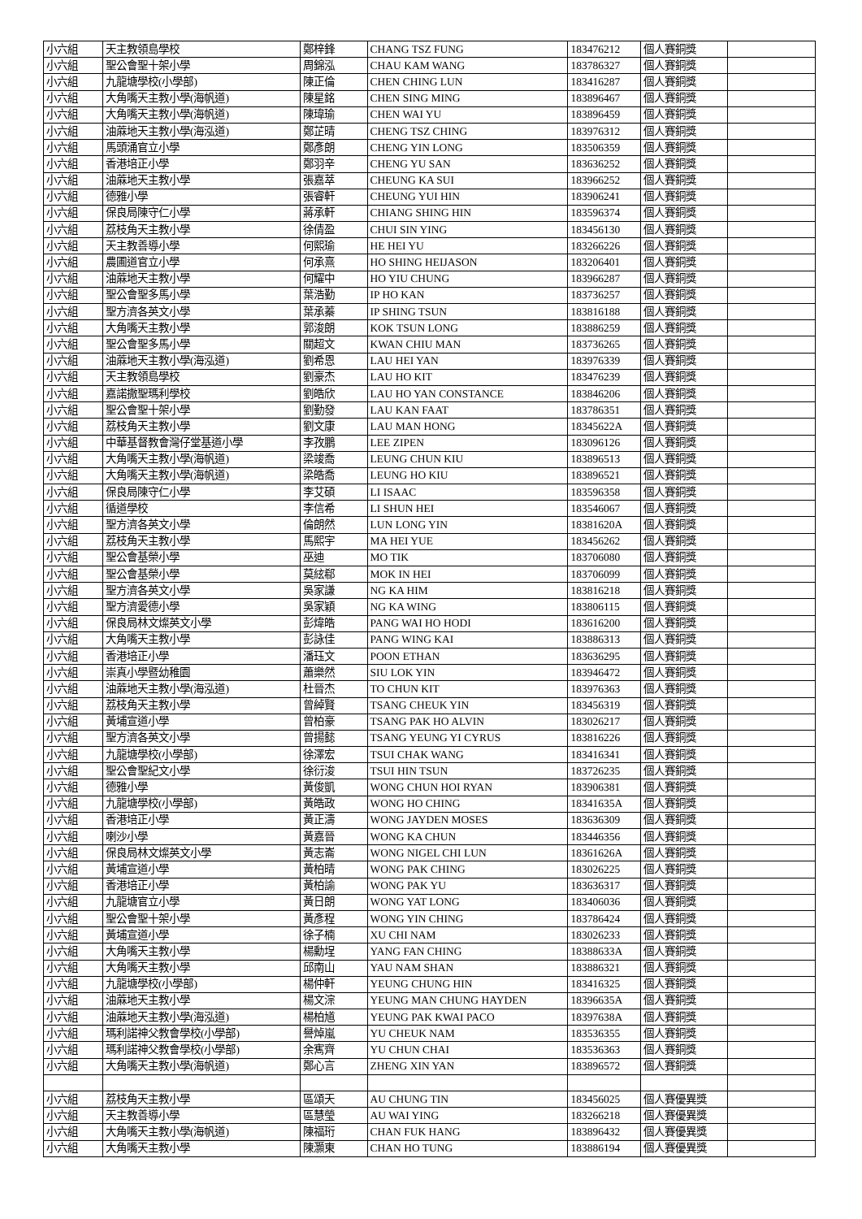| 小六組 | 天主教領島學校 | 鄭梓鋒 | CHANG TSZ FUNG | 183476212 | 個人賽銅獎 | |
| 小六組 | 聖公會聖十架小學 | 周錦泓 | CHAU KAM WANG | 183786327 | 個人賽銅獎 | |
| 小六組 | 九龍塘學校(小學部) | 陳正倫 | CHEN CHING LUN | 183416287 | 個人賽銅獎 | |
| 小六組 | 大角嘴天主教小學(海帆道) | 陳星銘 | CHEN SING MING | 183896467 | 個人賽銅獎 | |
| 小六組 | 大角嘴天主教小學(海帆道) | 陳瑋瑜 | CHEN WAI YU | 183896459 | 個人賽銅獎 | |
| 小六組 | 油蔴地天主教小學(海泓道) | 鄭芷晴 | CHENG TSZ CHING | 183976312 | 個人賽銅獎 | |
| 小六組 | 馬頭涌官立小學 | 鄭彥朗 | CHENG YIN LONG | 183506359 | 個人賽銅獎 | |
| 小六組 | 香港培正小學 | 鄭羽辛 | CHENG YU SAN | 183636252 | 個人賽銅獎 | |
| 小六組 | 油蔴地天主教小學 | 張嘉萃 | CHEUNG KA SUI | 183966252 | 個人賽銅獎 | |
| 小六組 | 德雅小學 | 張睿軒 | CHEUNG YUI HIN | 183906241 | 個人賽銅獎 | |
| 小六組 | 保良局陳守仁小學 | 蔣承軒 | CHIANG SHING HIN | 183596374 | 個人賽銅獎 | |
| 小六組 | 荔枝角天主教小學 | 徐倩盈 | CHUI SIN YING | 183456130 | 個人賽銅獎 | |
| 小六組 | 天主教善導小學 | 何熙瑜 | HE HEI YU | 183266226 | 個人賽銅獎 | |
| 小六組 | 農圃道官立小學 | 何承熹 | HO SHING HEIJASON | 183206401 | 個人賽銅獎 | |
| 小六組 | 油蔴地天主教小學 | 何耀中 | HO YIU CHUNG | 183966287 | 個人賽銅獎 | |
| 小六組 | 聖公會聖多馬小學 | 葉浩勤 | IP HO KAN | 183736257 | 個人賽銅獎 | |
| 小六組 | 聖方濟各英文小學 | 葉承蓁 | IP SHING TSUN | 183816188 | 個人賽銅獎 | |
| 小六組 | 大角嘴天主教小學 | 郭浚朗 | KOK TSUN LONG | 183886259 | 個人賽銅獎 | |
| 小六組 | 聖公會聖多馬小學 | 關超文 | KWAN CHIU MAN | 183736265 | 個人賽銅獎 | |
| 小六組 | 油蔴地天主教小學(海泓道) | 劉希恩 | LAU HEI YAN | 183976339 | 個人賽銅獎 | |
| 小六組 | 天主教領島學校 | 劉豪杰 | LAU HO KIT | 183476239 | 個人賽銅獎 | |
| 小六組 | 嘉諾撒聖瑪利學校 | 劉皓欣 | LAU HO YAN CONSTANCE | 183846206 | 個人賽銅獎 | |
| 小六組 | 聖公會聖十架小學 | 劉勤發 | LAU KAN FAAT | 183786351 | 個人賽銅獎 | |
| 小六組 | 荔枝角天主教小學 | 劉文康 | LAU MAN HONG | 18345622A | 個人賽銅獎 | |
| 小六組 | 中華基督教會灣仔堂基道小學 | 李孜鵬 | LEE ZIPEN | 183096126 | 個人賽銅獎 | |
| 小六組 | 大角嘴天主教小學(海帆道) | 梁竣喬 | LEUNG CHUN KIU | 183896513 | 個人賽銅獎 | |
| 小六組 | 大角嘴天主教小學(海帆道) | 梁皓喬 | LEUNG HO KIU | 183896521 | 個人賽銅獎 | |
| 小六組 | 保良局陳守仁小學 | 李艾碩 | LI ISAAC | 183596358 | 個人賽銅獎 | |
| 小六組 | 循道學校 | 李信希 | LI SHUN HEI | 183546067 | 個人賽銅獎 | |
| 小六組 | 聖方濟各英文小學 | 倫朗然 | LUN LONG YIN | 18381620A | 個人賽銅獎 | |
| 小六組 | 荔枝角天主教小學 | 馬熙宇 | MA HEI YUE | 183456262 | 個人賽銅獎 | |
| 小六組 | 聖公會基榮小學 | 巫迪 | MO TIK | 183706080 | 個人賽銅獎 | |
| 小六組 | 聖公會基榮小學 | 莫絃郗 | MOK IN HEI | 183706099 | 個人賽銅獎 | |
| 小六組 | 聖方濟各英文小學 | 吳家謙 | NG KA HIM | 183816218 | 個人賽銅獎 | |
| 小六組 | 聖方濟愛德小學 | 吳家穎 | NG KA WING | 183806115 | 個人賽銅獎 | |
| 小六組 | 保良局林文燦英文小學 | 彭煒皓 | PANG WAI HO HODI | 183616200 | 個人賽銅獎 | |
| 小六組 | 大角嘴天主教小學 | 彭詠佳 | PANG WING KAI | 183886313 | 個人賽銅獎 | |
| 小六組 | 香港培正小學 | 潘珏文 | POON ETHAN | 183636295 | 個人賽銅獎 | |
| 小六組 | 崇真小學暨幼稚園 | 蕭樂然 | SIU LOK YIN | 183946472 | 個人賽銅獎 | |
| 小六組 | 油蔴地天主教小學(海泓道) | 杜晉杰 | TO CHUN KIT | 183976363 | 個人賽銅獎 | |
| 小六組 | 荔枝角天主教小學 | 曾綽賢 | TSANG CHEUK YIN | 183456319 | 個人賽銅獎 | |
| 小六組 | 黃埔宣道小學 | 曾柏豪 | TSANG PAK HO ALVIN | 183026217 | 個人賽銅獎 | |
| 小六組 | 聖方濟各英文小學 | 曾揚懿 | TSANG YEUNG YI CYRUS | 183816226 | 個人賽銅獎 | |
| 小六組 | 九龍塘學校(小學部) | 徐澤宏 | TSUI CHAK WANG | 183416341 | 個人賽銅獎 | |
| 小六組 | 聖公會聖紀文小學 | 徐衍浚 | TSUI HIN TSUN | 183726235 | 個人賽銅獎 | |
| 小六組 | 德雅小學 | 黃俊凱 | WONG CHUN HOI RYAN | 183906381 | 個人賽銅獎 | |
| 小六組 | 九龍塘學校(小學部) | 黃皓政 | WONG HO CHING | 18341635A | 個人賽銅獎 | |
| 小六組 | 香港培正小學 | 黃正濤 | WONG JAYDEN MOSES | 183636309 | 個人賽銅獎 | |
| 小六組 | 喇沙小學 | 黃嘉晉 | WONG KA CHUN | 183446356 | 個人賽銅獎 | |
| 小六組 | 保良局林文燦英文小學 | 黃志崙 | WONG NIGEL CHI LUN | 18361626A | 個人賽銅獎 | |
| 小六組 | 黃埔宣道小學 | 黃柏晴 | WONG PAK CHING | 183026225 | 個人賽銅獎 | |
| 小六組 | 香港培正小學 | 黃柏諭 | WONG PAK YU | 183636317 | 個人賽銅獎 | |
| 小六組 | 九龍塘官立小學 | 黃日朗 | WONG YAT LONG | 183406036 | 個人賽銅獎 | |
| 小六組 | 聖公會聖十架小學 | 黃彥程 | WONG YIN CHING | 183786424 | 個人賽銅獎 | |
| 小六組 | 黃埔宣道小學 | 徐子楠 | XU CHI NAM | 183026233 | 個人賽銅獎 | |
| 小六組 | 大角嘴天主教小學 | 楊勳埕 | YANG FAN CHING | 18388633A | 個人賽銅獎 | |
| 小六組 | 大角嘴天主教小學 | 邱南山 | YAU NAM SHAN | 183886321 | 個人賽銅獎 | |
| 小六組 | 九龍塘學校(小學部) | 楊仲軒 | YEUNG CHUNG HIN | 183416325 | 個人賽銅獎 | |
| 小六組 | 油蔴地天主教小學 | 楊文淙 | YEUNG MAN CHUNG HAYDEN | 18396635A | 個人賽銅獎 | |
| 小六組 | 油蔴地天主教小學(海泓道) | 楊柏馗 | YEUNG PAK KWAI PACO | 18397638A | 個人賽銅獎 | |
| 小六組 | 瑪利諾神父教會學校(小學部) | 譽焯嵐 | YU CHEUK NAM | 183536355 | 個人賽銅獎 | |
| 小六組 | 瑪利諾神父教會學校(小學部) | 余寯齊 | YU CHUN CHAI | 183536363 | 個人賽銅獎 | |
| 小六組 | 大角嘴天主教小學(海帆道) | 鄭心言 | ZHENG XIN YAN | 183896572 | 個人賽銅獎 | |
| 小六組 | 荔枝角天主教小學 | 區頌天 | AU CHUNG TIN | 183456025 | 個人賽優異獎 | |
| 小六組 | 天主教善導小學 | 區慧瑩 | AU WAI YING | 183266218 | 個人賽優異獎 | |
| 小六組 | 大角嘴天主教小學(海帆道) | 陳福珩 | CHAN FUK HANG | 183896432 | 個人賽優異獎 | |
| 小六組 | 大角嘴天主教小學 | 陳灝東 | CHAN HO TUNG | 183886194 | 個人賽優異獎 | |